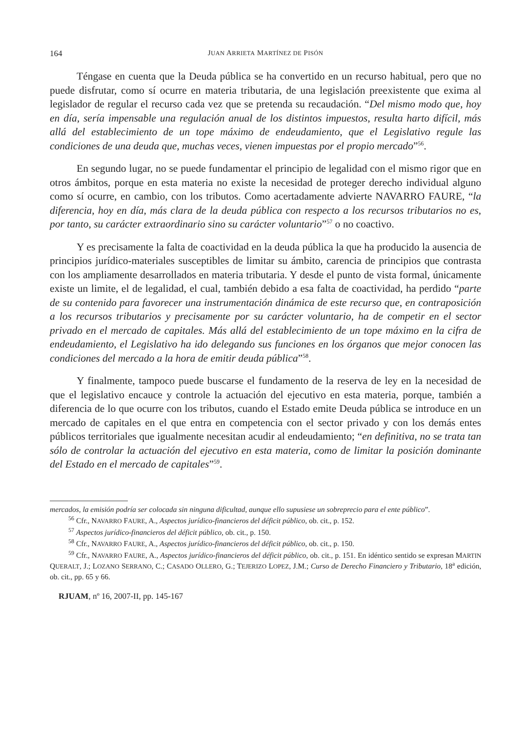164 JUAN ARRIETA MARTÍNEZ DE PISÓN
Téngase en cuenta que la Deuda pública se ha convertido en un recurso habitual, pero que no puede disfrutar, como sí ocurre en materia tributaria, de una legislación preexistente que exima al legislador de regular el recurso cada vez que se pretenda su recaudación. “Del mismo modo que, hoy en día, sería impensable una regulación anual de los distintos impuestos, resulta harto difícil, más allá del establecimiento de un tope máximo de endeudamiento, que el Legislativo regule las condiciones de una deuda que, muchas veces, vienen impuestas por el propio mercado”<sup>56</sup>.
En segundo lugar, no se puede fundamentar el principio de legalidad con el mismo rigor que en otros ámbitos, porque en esta materia no existe la necesidad de proteger derecho individual alguno como sí ocurre, en cambio, con los tributos. Como acertadamente advierte NAVARRO FAURE, “la diferencia, hoy en día, más clara de la deuda pública con respecto a los recursos tributarios no es, por tanto, su carácter extraordinario sino su carácter voluntario”<sup>57</sup> o no coactivo.
Y es precisamente la falta de coactividad en la deuda pública la que ha producido la ausencia de principios jurídico-materiales susceptibles de limitar su ámbito, carencia de principios que contrasta con los ampliamente desarrollados en materia tributaria. Y desde el punto de vista formal, únicamente existe un limite, el de legalidad, el cual, también debido a esa falta de coactividad, ha perdido “parte de su contenido para favorecer una instrumentación dinámica de este recurso que, en contraposición a los recursos tributarios y precisamente por su carácter voluntario, ha de competir en el sector privado en el mercado de capitales. Más allá del establecimiento de un tope máximo en la cifra de endeudamiento, el Legislativo ha ido delegando sus funciones en los órganos que mejor conocen las condiciones del mercado a la hora de emitir deuda pública”<sup>58</sup>.
Y finalmente, tampoco puede buscarse el fundamento de la reserva de ley en la necesidad de que el legislativo encauce y controle la actuación del ejecutivo en esta materia, porque, también a diferencia de lo que ocurre con los tributos, cuando el Estado emite Deuda pública se introduce en un mercado de capitales en el que entra en competencia con el sector privado y con los demás entes públicos territoriales que igualmente necesitan acudir al endeudamiento; “en definitiva, no se trata tan sólo de controlar la actuación del ejecutivo en esta materia, como de limitar la posición dominante del Estado en el mercado de capitales”<sup>59</sup>.
mercados, la emisión podría ser colocada sin ninguna dificultad, aunque ello supusiese un sobreprecio para el ente público”.
<sup>56</sup> Cfr., NAVARRO FAURE, A., Aspectos jurídico-financieros del déficit público, ob. cit., p. 152.
<sup>57</sup> Aspectos jurídico-financieros del déficit público, ob. cit., p. 150.
<sup>58</sup> Cfr., NAVARRO FAURE, A., Aspectos jurídico-financieros del déficit público, ob. cit., p. 150.
<sup>59</sup> Cfr., NAVARRO FAURE, A., Aspectos jurídico-financieros del déficit público, ob. cit., p. 151. En idéntico sentido se expresan MARTIN QUERALT, J.; LOZANO SERRANO, C.; CASADO OLLERO, G.; TEJERIZO LOPEZ, J.M.; Curso de Derecho Financiero y Tributario, 18<sup>a</sup> edición, ob. cit., pp. 65 y 66.
RJUAM, nº 16, 2007-II, pp. 145-167